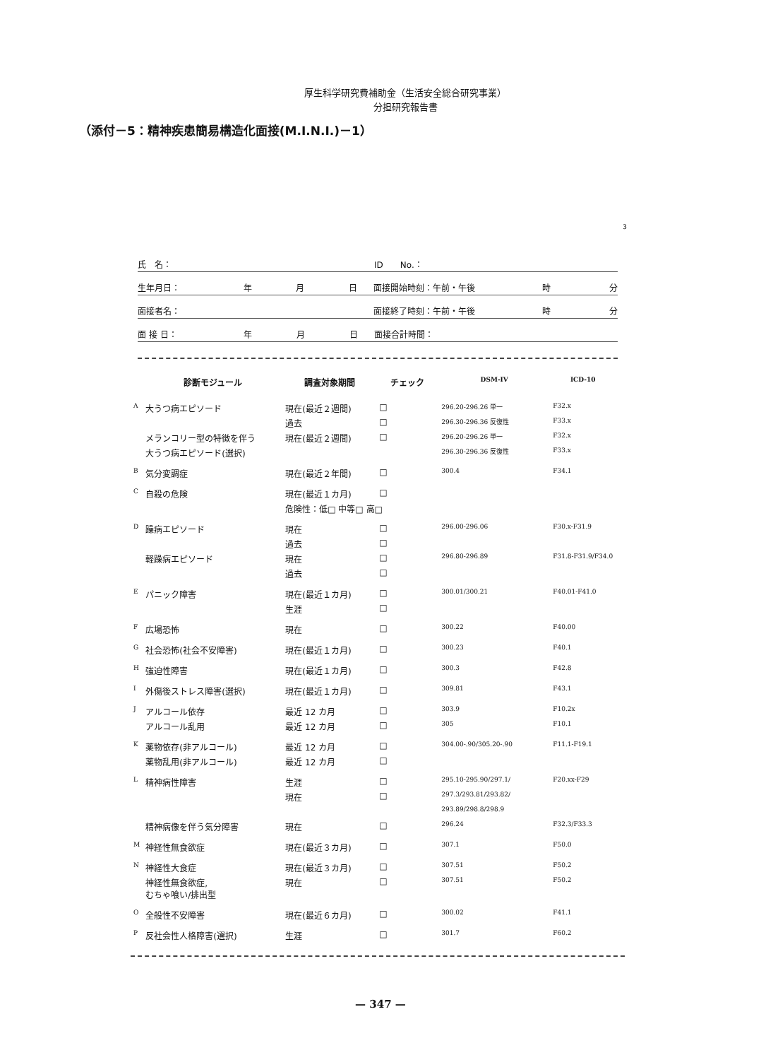厚生科学研究費補助金（生活安全総合研究事業）
分担研究報告書
（添付－5：精神疾患簡易構造化面接(M.I.N.I.)－1）
3
氏　名： ID　　No.：
生年月日： 年 月 日 面接開始時刻：午前・午後 時 分
面接者名： 面接終了時刻：午前・午後 時 分
面 接 日： 年 月 日 面接合計時間：
| | 診断モジュール | 調査対象期間 | チェック | DSM-IV | ICD-10 |
| --- | --- | --- | --- | --- | --- |
| A | 大うつ病エピソード | 現在(最近２週間) | □ | 296.20-296.26 単一 | F32.x |
| | | 過去 | □ | 296.30-296.36 反復性 | F33.x |
| | メランコリー型の特徴を伴う | 現在(最近２週間) | □ | 296.20-296.26 単一 | F32.x |
| | 大うつ病エピソード(選択) | | | 296.30-296.36 反復性 | F33.x |
| B | 気分変調症 | 現在(最近２年間) | □ | 300.4 | F34.1 |
| C | 自殺の危険 | 現在(最近１カ月) | □ | | |
| | | 危険性：低□ 中等□ 高□ | | | |
| D | 躁病エピソード | 現在 | □ | 296.00-296.06 | F30.x-F31.9 |
| | | 過去 | □ | | |
| | 軽躁病エピソード | 現在 | □ | 296.80-296.89 | F31.8-F31.9/F34.0 |
| | | 過去 | □ | | |
| E | パニック障害 | 現在(最近１カ月) | □ | 300.01/300.21 | F40.01-F41.0 |
| | | 生涯 | □ | | |
| F | 広場恐怖 | 現在 | □ | 300.22 | F40.00 |
| G | 社会恐怖(社会不安障害) | 現在(最近１カ月) | □ | 300.23 | F40.1 |
| H | 強迫性障害 | 現在(最近１カ月) | □ | 300.3 | F42.8 |
| I | 外傷後ストレス障害(選択) | 現在(最近１カ月) | □ | 309.81 | F43.1 |
| J | アルコール依存 | 最近 12 カ月 | □ | 303.9 | F10.2x |
| | アルコール乱用 | 最近 12 カ月 | □ | 305 | F10.1 |
| K | 薬物依存(非アルコール) | 最近 12 カ月 | □ | 304.00-.90/305.20-.90 | F11.1-F19.1 |
| | 薬物乱用(非アルコール) | 最近 12 カ月 | □ | | |
| L | 精神病性障害 | 生涯 | □ | 295.10-295.90/297.1/ | F20.xx-F29 |
| | | 現在 | □ | 297.3/293.81/293.82/ | |
| | | | | 293.89/298.8/298.9 | |
| | 精神病像を伴う気分障害 | 現在 | □ | 296.24 | F32.3/F33.3 |
| M | 神経性無食欲症 | 現在(最近３カ月) | □ | 307.1 | F50.0 |
| N | 神経性大食症 | 現在(最近３カ月) | □ | 307.51 | F50.2 |
| | 神経性無食欲症, むちゃ喰い/排出型 | 現在 | □ | 307.51 | F50.2 |
| O | 全般性不安障害 | 現在(最近６カ月) | □ | 300.02 | F41.1 |
| P | 反社会性人格障害(選択) | 生涯 | □ | 301.7 | F60.2 |
— 347 —